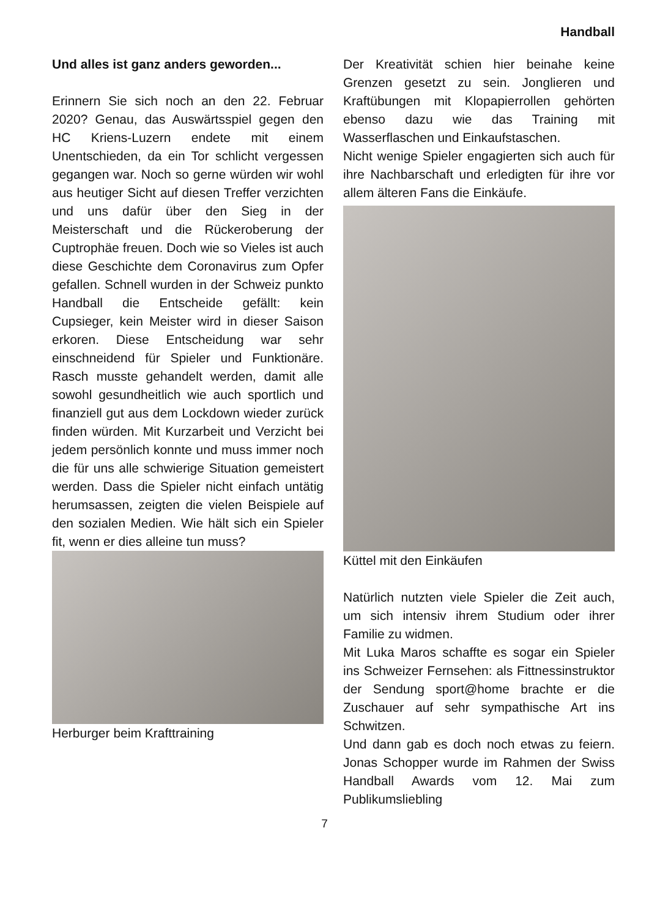Handball
Und alles ist ganz anders geworden...
Erinnern Sie sich noch an den 22. Februar 2020? Genau, das Auswärtsspiel gegen den HC Kriens-Luzern endete mit einem Unentschieden, da ein Tor schlicht vergessen gegangen war. Noch so gerne würden wir wohl aus heutiger Sicht auf diesen Treffer verzichten und uns dafür über den Sieg in der Meisterschaft und die Rückeroberung der Cuptrophäe freuen. Doch wie so Vieles ist auch diese Geschichte dem Coronavirus zum Opfer gefallen. Schnell wurden in der Schweiz punkto Handball die Entscheide gefällt: kein Cupsieger, kein Meister wird in dieser Saison erkoren. Diese Entscheidung war sehr einschneidend für Spieler und Funktionäre. Rasch musste gehandelt werden, damit alle sowohl gesundheitlich wie auch sportlich und finanziell gut aus dem Lockdown wieder zurück finden würden. Mit Kurzarbeit und Verzicht bei jedem persönlich konnte und muss immer noch die für uns alle schwierige Situation gemeistert werden. Dass die Spieler nicht einfach untätig herumsassen, zeigten die vielen Beispiele auf den sozialen Medien. Wie hält sich ein Spieler fit, wenn er dies alleine tun muss?
Herburger beim Krafttraining
Der Kreativität schien hier beinahe keine Grenzen gesetzt zu sein. Jonglieren und Kraftübungen mit Klopapierrollen gehörten ebenso dazu wie das Training mit Wasserflaschen und Einkaufstaschen.
Nicht wenige Spieler engagierten sich auch für ihre Nachbarschaft und erledigten für ihre vor allem älteren Fans die Einkäufe.
Küttel mit den Einkäufen
Natürlich nutzten viele Spieler die Zeit auch, um sich intensiv ihrem Studium oder ihrer Familie zu widmen.
Mit Luka Maros schaffte es sogar ein Spieler ins Schweizer Fernsehen: als Fittnessinstruktor der Sendung sport@home brachte er die Zuschauer auf sehr sympathische Art ins Schwitzen.
Und dann gab es doch noch etwas zu feiern. Jonas Schopper wurde im Rahmen der Swiss Handball Awards vom 12. Mai zum Publikumsliebling
7